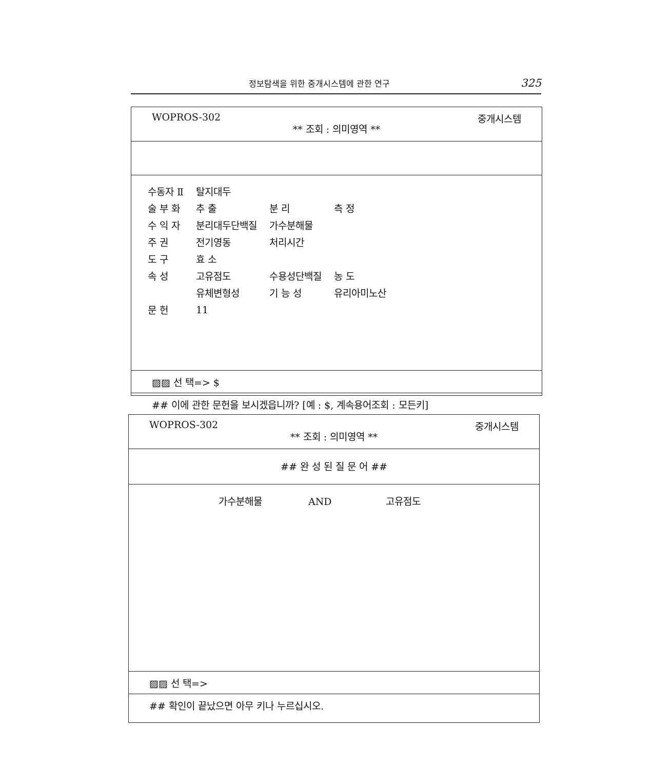정보탐색을 위한 중개시스템에 관한 연구 325
WOPROS-302
** 조회 : 의미영역 **
중개시스템
| 수동자 Ⅱ | 탈지대두 | | |
| 술 부 화 | 추 출 | 분 리 | 측 정 |
| 수 익 자 | 분리대두단백질 | 가수분해물 | |
| 주 권 | 전기영동 | 처리시간 | |
| 도 구 | 효 소 | | |
| 속 성 | 고유점도 | 수용성단백질 | 농 도 |
| | 유체변형성 | 기 능 성 | 유리아미노산 |
| 문 헌 | 11 | | |
▨▨ 선 택=> $
## 이에 관한 문헌을 보시겠읍니까? [예 : $, 계속용어조회 : 모든키]
WOPROS-302
** 조회 : 의미영역 **
중개시스템
## 완 성 된 질 문 어 ##
가수분해물 AND 고유점도
▨▨ 선 택=>
## 확인이 끝났으면 아무 키나 누르십시오.